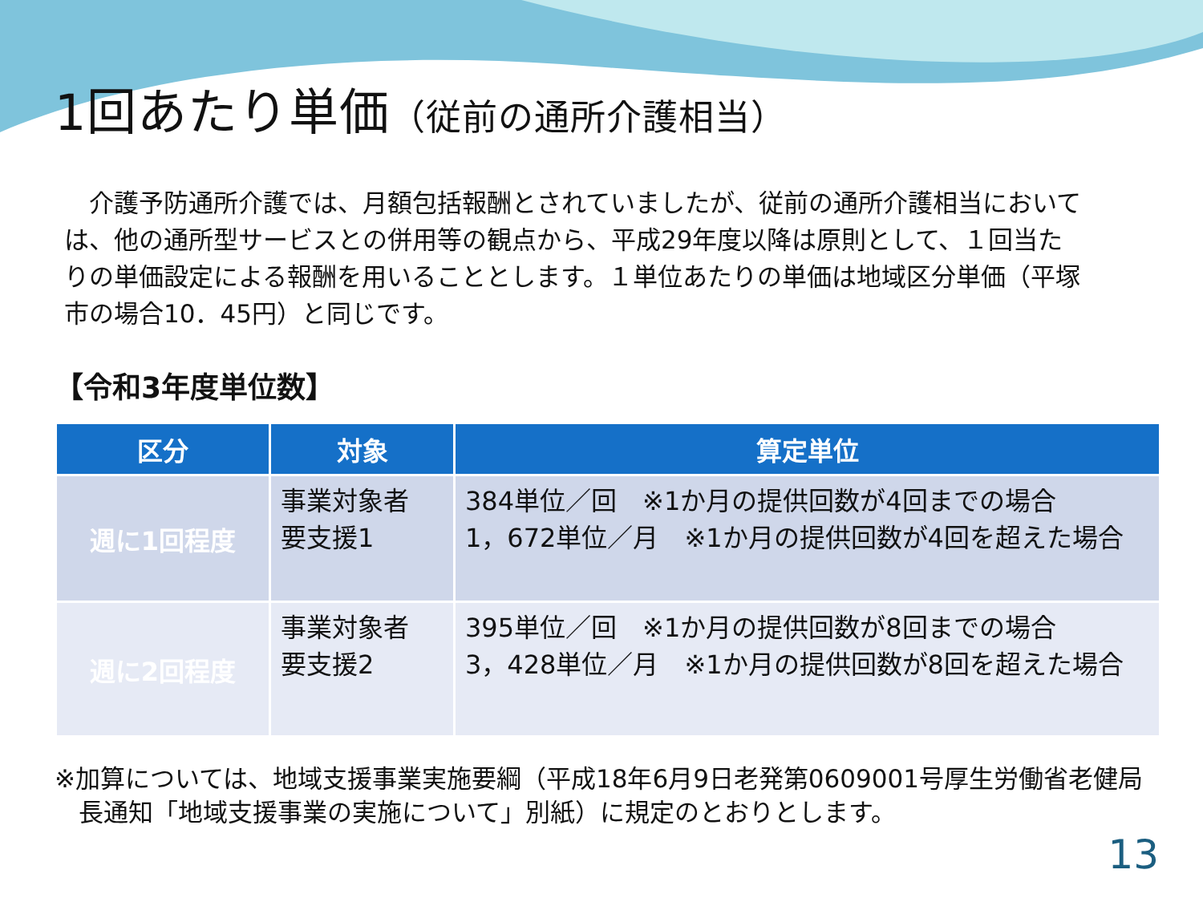1回あたり単価（従前の通所介護相当）
　介護予防通所介護では、月額包括報酬とされていましたが、従前の通所介護相当においては、他の通所型サービスとの併用等の観点から、平成29年度以降は原則として、１回当たりの単価設定による報酬を用いることとします。１単位あたりの単価は地域区分単価（平塚市の場合10．45円）と同じです。
【令和3年度単位数】
| 区分 | 対象 | 算定単位 |
| --- | --- | --- |
| 週に1回程度 | 事業対象者 要支援1 | 384単位／回 ※1か月の提供回数が4回までの場合 1，672単位／月 ※1か月の提供回数が4回を超えた場合 |
| 週に2回程度 | 事業対象者 要支援2 | 395単位／回 ※1か月の提供回数が8回までの場合 3，428単位／月 ※1か月の提供回数が8回を超えた場合 |
※加算については、地域支援事業実施要綱（平成18年6月9日老発第0609001号厚生労働省老健局長通知「地域支援事業の実施について」別紙）に規定のとおりとします。
13